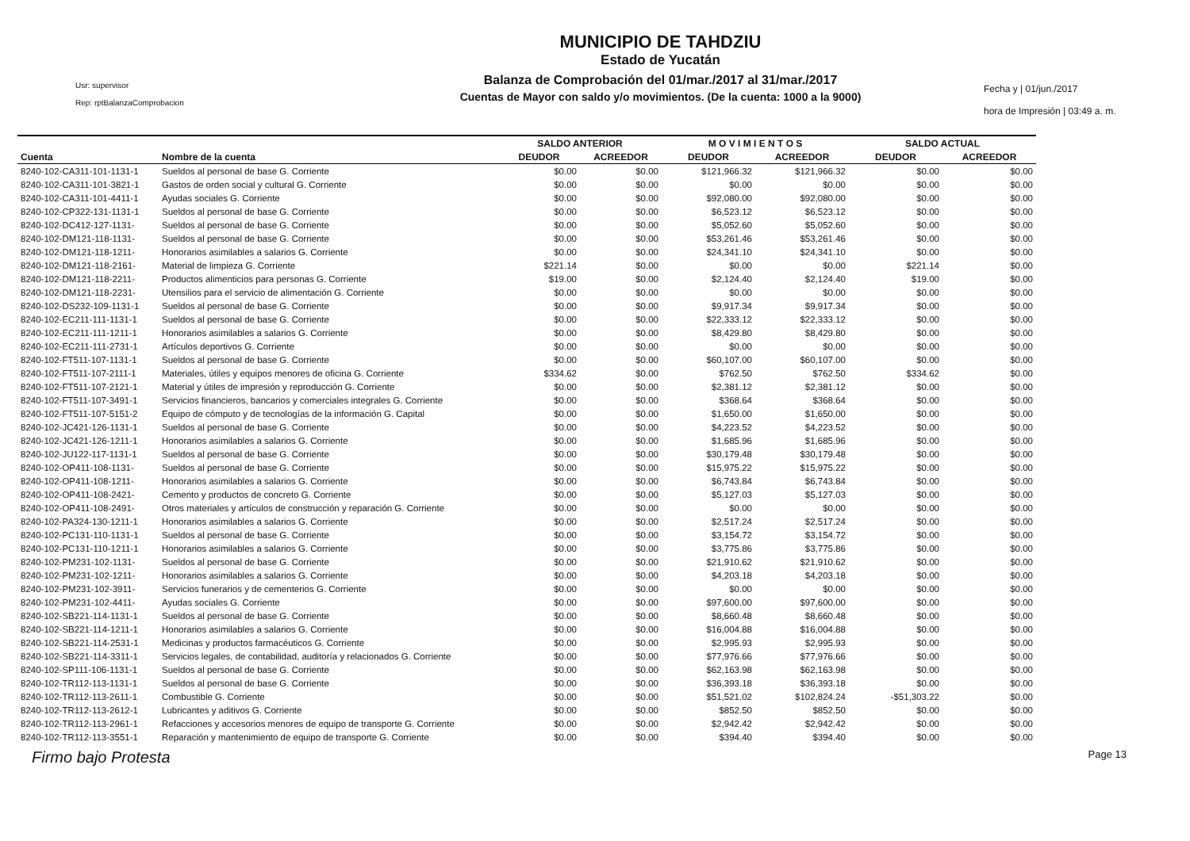Usr: supervisor
Rep: rptBalanzaComprobacion
MUNICIPIO DE TAHDZIU
Estado de Yucatán
Balanza de Comprobación del 01/mar./2017 al 31/mar./2017
Cuentas de Mayor con saldo y/o movimientos. (De la cuenta: 1000 a la 9000)
Fecha y | 01/jun./2017
hora de Impresión | 03:49 a. m.
| | | SALDO ANTERIOR | | M O V I M I E N T O S | | SALDO ACTUAL | |
| --- | --- | --- | --- | --- | --- | --- | --- |
| Cuenta | Nombre de la cuenta | DEUDOR | ACREEDOR | DEUDOR | ACREEDOR | DEUDOR | ACREEDOR |
| 8240-102-CA311-101-1131-1 | Sueldos al personal de base G. Corriente | $0.00 | $0.00 | $121,966.32 | $121,966.32 | $0.00 | $0.00 |
| 8240-102-CA311-101-3821-1 | Gastos de orden social y cultural G. Corriente | $0.00 | $0.00 | $0.00 | $0.00 | $0.00 | $0.00 |
| 8240-102-CA311-101-4411-1 | Ayudas sociales G. Corriente | $0.00 | $0.00 | $92,080.00 | $92,080.00 | $0.00 | $0.00 |
| 8240-102-CP322-131-1131-1 | Sueldos al personal de base G. Corriente | $0.00 | $0.00 | $6,523.12 | $6,523.12 | $0.00 | $0.00 |
| 8240-102-DC412-127-1131- | Sueldos al personal de base G. Corriente | $0.00 | $0.00 | $5,052.60 | $5,052.60 | $0.00 | $0.00 |
| 8240-102-DM121-118-1131- | Sueldos al personal de base G. Corriente | $0.00 | $0.00 | $53,261.46 | $53,261.46 | $0.00 | $0.00 |
| 8240-102-DM121-118-1211- | Honorarios asimilables a salarios G. Corriente | $0.00 | $0.00 | $24,341.10 | $24,341.10 | $0.00 | $0.00 |
| 8240-102-DM121-118-2161- | Material de limpieza G. Corriente | $221.14 | $0.00 | $0.00 | $0.00 | $221.14 | $0.00 |
| 8240-102-DM121-118-2211- | Productos alimenticios para personas G. Corriente | $19.00 | $0.00 | $2,124.40 | $2,124.40 | $19.00 | $0.00 |
| 8240-102-DM121-118-2231- | Utensilios para el servicio de alimentación G. Corriente | $0.00 | $0.00 | $0.00 | $0.00 | $0.00 | $0.00 |
| 8240-102-DS232-109-1131-1 | Sueldos al personal de base G. Corriente | $0.00 | $0.00 | $9,917.34 | $9,917.34 | $0.00 | $0.00 |
| 8240-102-EC211-111-1131-1 | Sueldos al personal de base G. Corriente | $0.00 | $0.00 | $22,333.12 | $22,333.12 | $0.00 | $0.00 |
| 8240-102-EC211-111-1211-1 | Honorarios asimilables a salarios G. Corriente | $0.00 | $0.00 | $8,429.80 | $8,429.80 | $0.00 | $0.00 |
| 8240-102-EC211-111-2731-1 | Artículos deportivos G. Corriente | $0.00 | $0.00 | $0.00 | $0.00 | $0.00 | $0.00 |
| 8240-102-FT511-107-1131-1 | Sueldos al personal de base G. Corriente | $0.00 | $0.00 | $60,107.00 | $60,107.00 | $0.00 | $0.00 |
| 8240-102-FT511-107-2111-1 | Materiales, útiles y equipos menores de oficina G. Corriente | $334.62 | $0.00 | $762.50 | $762.50 | $334.62 | $0.00 |
| 8240-102-FT511-107-2121-1 | Material y útiles de impresión y reproducción G. Corriente | $0.00 | $0.00 | $2,381.12 | $2,381.12 | $0.00 | $0.00 |
| 8240-102-FT511-107-3491-1 | Servicios financieros, bancarios y comerciales integrales G. Corriente | $0.00 | $0.00 | $368.64 | $368.64 | $0.00 | $0.00 |
| 8240-102-FT511-107-5151-2 | Equipo de cómputo y de tecnologías de la información G. Capital | $0.00 | $0.00 | $1,650.00 | $1,650.00 | $0.00 | $0.00 |
| 8240-102-JC421-126-1131-1 | Sueldos al personal de base G. Corriente | $0.00 | $0.00 | $4,223.52 | $4,223.52 | $0.00 | $0.00 |
| 8240-102-JC421-126-1211-1 | Honorarios asimilables a salarios G. Corriente | $0.00 | $0.00 | $1,685.96 | $1,685.96 | $0.00 | $0.00 |
| 8240-102-JU122-117-1131-1 | Sueldos al personal de base G. Corriente | $0.00 | $0.00 | $30,179.48 | $30,179.48 | $0.00 | $0.00 |
| 8240-102-OP411-108-1131- | Sueldos al personal de base G. Corriente | $0.00 | $0.00 | $15,975.22 | $15,975.22 | $0.00 | $0.00 |
| 8240-102-OP411-108-1211- | Honorarios asimilables a salarios G. Corriente | $0.00 | $0.00 | $6,743.84 | $6,743.84 | $0.00 | $0.00 |
| 8240-102-OP411-108-2421- | Cemento y productos de concreto G. Corriente | $0.00 | $0.00 | $5,127.03 | $5,127.03 | $0.00 | $0.00 |
| 8240-102-OP411-108-2491- | Otros materiales y artículos de construcción y reparación G. Corriente | $0.00 | $0.00 | $0.00 | $0.00 | $0.00 | $0.00 |
| 8240-102-PA324-130-1211-1 | Honorarios asimilables a salarios G. Corriente | $0.00 | $0.00 | $2,517.24 | $2,517.24 | $0.00 | $0.00 |
| 8240-102-PC131-110-1131-1 | Sueldos al personal de base G. Corriente | $0.00 | $0.00 | $3,154.72 | $3,154.72 | $0.00 | $0.00 |
| 8240-102-PC131-110-1211-1 | Honorarios asimilables a salarios G. Corriente | $0.00 | $0.00 | $3,775.86 | $3,775.86 | $0.00 | $0.00 |
| 8240-102-PM231-102-1131- | Sueldos al personal de base G. Corriente | $0.00 | $0.00 | $21,910.62 | $21,910.62 | $0.00 | $0.00 |
| 8240-102-PM231-102-1211- | Honorarios asimilables a salarios G. Corriente | $0.00 | $0.00 | $4,203.18 | $4,203.18 | $0.00 | $0.00 |
| 8240-102-PM231-102-3911- | Servicios funerarios y de cementerios G. Corriente | $0.00 | $0.00 | $0.00 | $0.00 | $0.00 | $0.00 |
| 8240-102-PM231-102-4411- | Ayudas sociales G. Corriente | $0.00 | $0.00 | $97,600.00 | $97,600.00 | $0.00 | $0.00 |
| 8240-102-SB221-114-1131-1 | Sueldos al personal de base G. Corriente | $0.00 | $0.00 | $8,660.48 | $8,660.48 | $0.00 | $0.00 |
| 8240-102-SB221-114-1211-1 | Honorarios asimilables a salarios G. Corriente | $0.00 | $0.00 | $16,004.88 | $16,004.88 | $0.00 | $0.00 |
| 8240-102-SB221-114-2531-1 | Medicinas y productos farmacéuticos G. Corriente | $0.00 | $0.00 | $2,995.93 | $2,995.93 | $0.00 | $0.00 |
| 8240-102-SB221-114-3311-1 | Servicios legales, de contabilidad, auditoría y relacionados G. Corriente | $0.00 | $0.00 | $77,976.66 | $77,976.66 | $0.00 | $0.00 |
| 8240-102-SP111-106-1131-1 | Sueldos al personal de base G. Corriente | $0.00 | $0.00 | $62,163.98 | $62,163.98 | $0.00 | $0.00 |
| 8240-102-TR112-113-1131-1 | Sueldos al personal de base G. Corriente | $0.00 | $0.00 | $36,393.18 | $36,393.18 | $0.00 | $0.00 |
| 8240-102-TR112-113-2611-1 | Combustible G. Corriente | $0.00 | $0.00 | $51,521.02 | $102,824.24 | -$51,303.22 | $0.00 |
| 8240-102-TR112-113-2612-1 | Lubricantes y aditivos G. Corriente | $0.00 | $0.00 | $852.50 | $852.50 | $0.00 | $0.00 |
| 8240-102-TR112-113-2961-1 | Refacciones y accesorios menores de equipo de transporte G. Corriente | $0.00 | $0.00 | $2,942.42 | $2,942.42 | $0.00 | $0.00 |
| 8240-102-TR112-113-3551-1 | Reparación y mantenimiento de equipo de transporte G. Corriente | $0.00 | $0.00 | $394.40 | $394.40 | $0.00 | $0.00 |
Firmo bajo Protesta Page 13